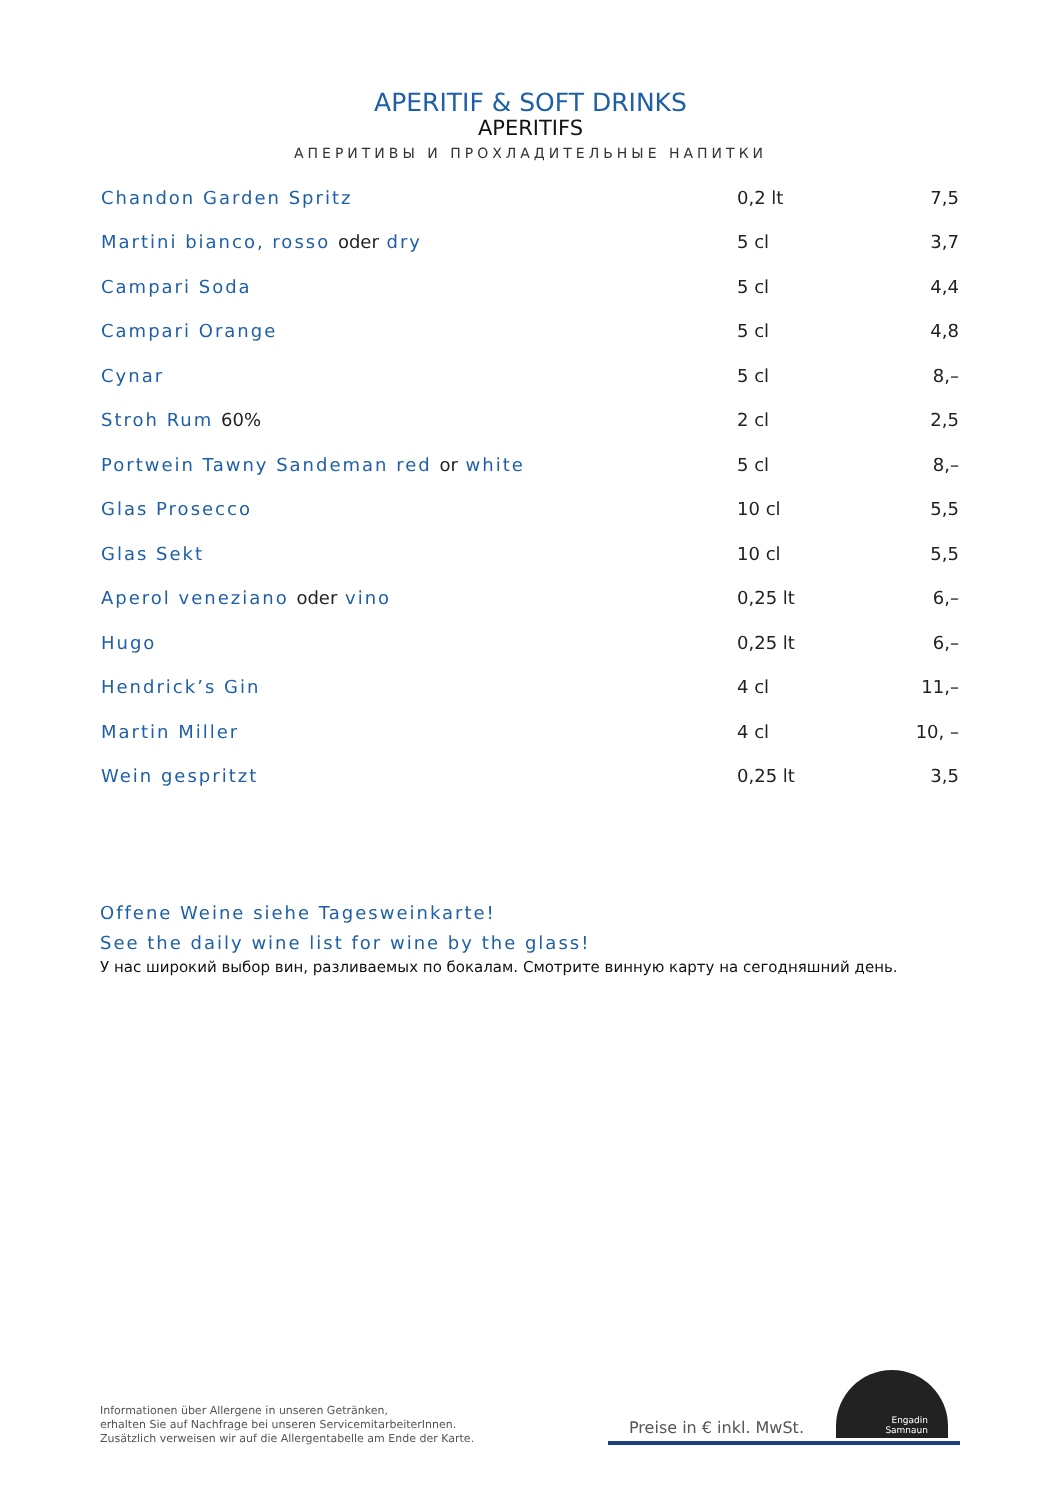APERITIF & SOFT DRINKS
APERITIFS
АПЕРИТИВЫ И ПРОХЛАДИТЕЛЬНЫЕ НАПИТКИ
| Chandon Garden Spritz | 0,2 lt | 7,5 |
| Martini bianco, rosso oder dry | 5 cl | 3,7 |
| Campari Soda | 5 cl | 4,4 |
| Campari Orange | 5 cl | 4,8 |
| Cynar | 5 cl | 8,– |
| Stroh Rum 60% | 2 cl | 2,5 |
| Portwein Tawny Sandeman red or white | 5 cl | 8,– |
| Glas Prosecco | 10 cl | 5,5 |
| Glas Sekt | 10 cl | 5,5 |
| Aperol veneziano oder vino | 0,25 lt | 6,– |
| Hugo | 0,25 lt | 6,– |
| Hendrick’s Gin | 4 cl | 11,– |
| Martin Miller | 4 cl | 10, – |
| Wein gespritzt | 0,25 lt | 3,5 |
Offene Weine siehe Tagesweinkarte!
See the daily wine list for wine by the glass!
У нас широкий выбор вин, разливаемых по бокалам. Смотрите винную карту на сегодняшний день.
Informationen über Allergene in unseren Getränken,
erhalten Sie auf Nachfrage bei unseren ServicemitarbeiterInnen.
Zusätzlich verweisen wir auf die Allergentabelle am Ende der Karte.
Preise in € inkl. MwSt.
Engadin
Samnaun